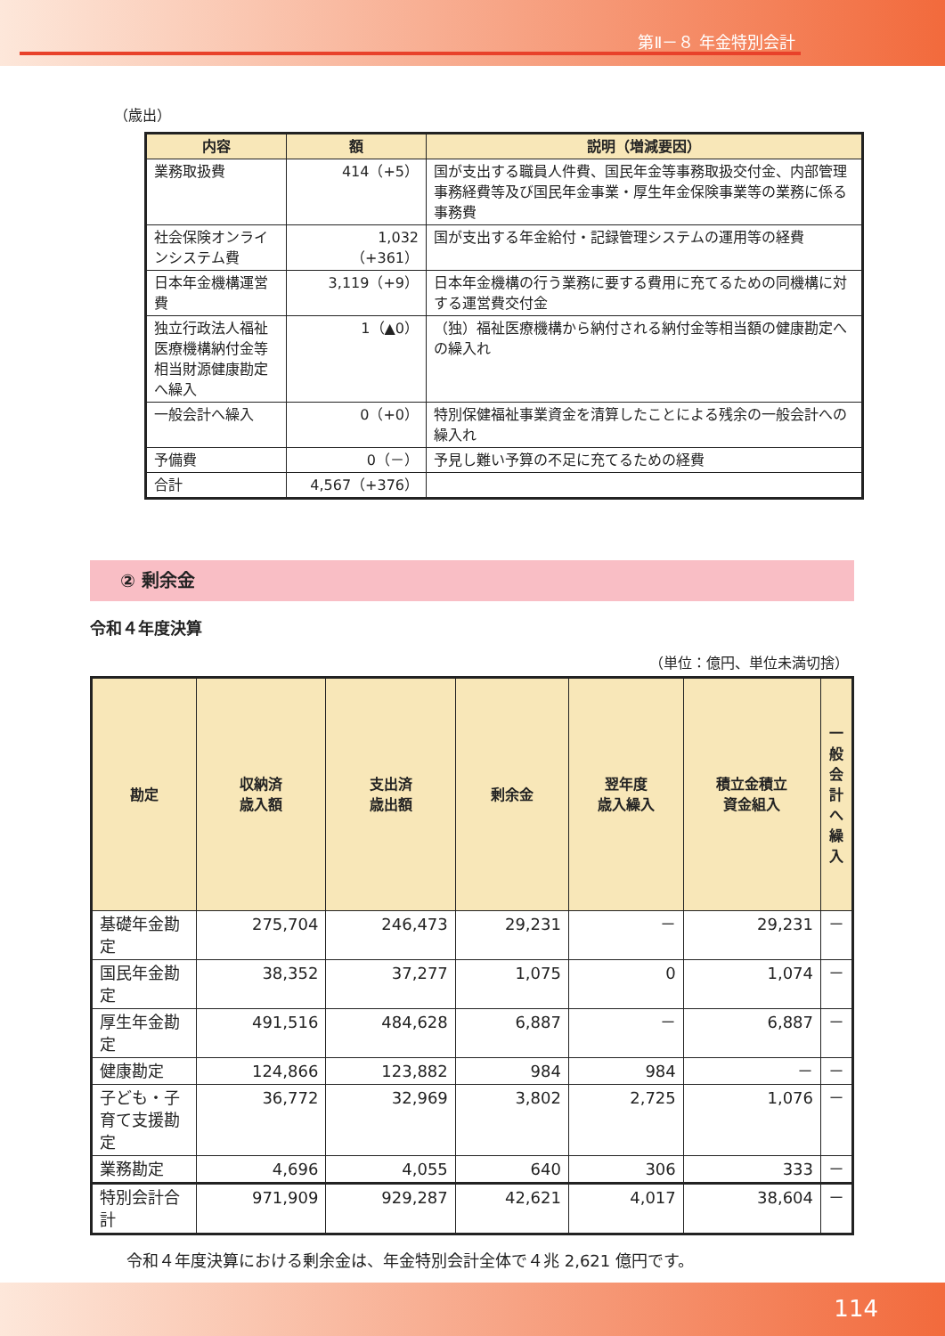第Ⅱ－８ 年金特別会計
（歳出）
| 内容 | 額 | 説明（増減要因） |
| --- | --- | --- |
| 業務取扱費 | 414（+5） | 国が支出する職員人件費、国民年金等事務取扱交付金、内部管理事務経費等及び国民年金事業・厚生年金保険事業等の業務に係る事務費 |
| 社会保険オンラインシステム費 | 1,032 （+361） | 国が支出する年金給付・記録管理システムの運用等の経費 |
| 日本年金機構運営費 | 3,119（+9） | 日本年金機構の行う業務に要する費用に充てるための同機構に対する運営費交付金 |
| 独立行政法人福祉医療機構納付金等相当財源健康勘定へ繰入 | 1（▲0） | （独）福祉医療機構から納付される納付金等相当額の健康勘定への繰入れ |
| 一般会計へ繰入 | 0（+0） | 特別保健福祉事業資金を清算したことによる残余の一般会計への繰入れ |
| 予備費 | 0（－） | 予見し難い予算の不足に充てるための経費 |
| 合計 | 4,567（+376） | |
② 剰余金
令和４年度決算
（単位：億円、単位未満切捨）
| 勘定 | 収納済 歳入額 | 支出済 歳出額 | 剰余金 | 翌年度 歳入繰入 | 積立金積立 資金組入 | 一 般 会 計 へ 繰 入 |
| --- | --- | --- | --- | --- | --- | --- |
| 基礎年金勘定 | 275,704 | 246,473 | 29,231 | － | 29,231 | － |
| 国民年金勘定 | 38,352 | 37,277 | 1,075 | 0 | 1,074 | － |
| 厚生年金勘定 | 491,516 | 484,628 | 6,887 | － | 6,887 | － |
| 健康勘定 | 124,866 | 123,882 | 984 | 984 | － | － |
| 子ども・子育て支援勘定 | 36,772 | 32,969 | 3,802 | 2,725 | 1,076 | － |
| 業務勘定 | 4,696 | 4,055 | 640 | 306 | 333 | － |
| 特別会計合計 | 971,909 | 929,287 | 42,621 | 4,017 | 38,604 | － |
令和４年度決算における剰余金は、年金特別会計全体で４兆 2,621 億円です。
114